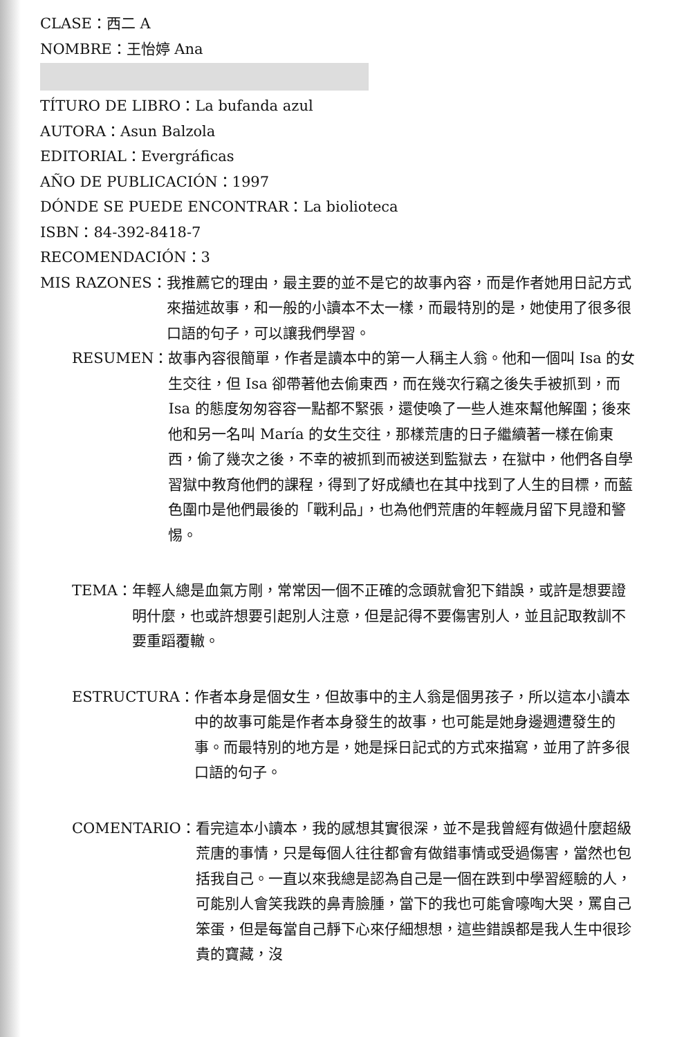CLASE：西二 A
NOMBRE：王怡婷 Ana
TÍTURO DE LIBRO：La bufanda azul
AUTORA：Asun Balzola
EDITORIAL：Evergráficas
AÑO DE PUBLICACIÓN：1997
DÓNDE SE PUEDE ENCONTRAR：La biolioteca
ISBN：84-392-8418-7
RECOMENDACIÓN：3
MIS RAZONES： 我推薦它的理由，最主要的並不是它的故事內容，而是作者她用日記方式來描述故事，和一般的小讀本不太一樣，而最特別的是，她使用了很多很口語的句子，可以讓我們學習。
RESUMEN： 故事內容很簡單，作者是讀本中的第一人稱主人翁。他和一個叫 Isa 的女生交往，但 Isa 卻帶著他去偷東西，而在幾次行竊之後失手被抓到，而 Isa 的態度匆匆容容一點都不緊張，還使喚了一些人進來幫他解圍；後來他和另一名叫 María 的女生交往，那樣荒唐的日子繼續著一樣在偷東西，偷了幾次之後，不幸的被抓到而被送到監獄去，在獄中，他們各自學習獄中教育他們的課程，得到了好成績也在其中找到了人生的目標，而藍色圍巾是他們最後的「戰利品」，也為他們荒唐的年輕歲月留下見證和警惕。
TEMA： 年輕人總是血氣方剛，常常因一個不正確的念頭就會犯下錯誤，或許是想要證明什麼，也或許想要引起別人注意，但是記得不要傷害別人，並且記取教訓不要重蹈覆轍。
ESTRUCTURA： 作者本身是個女生，但故事中的主人翁是個男孩子，所以這本小讀本中的故事可能是作者本身發生的故事，也可能是她身邊週遭發生的事。而最特別的地方是，她是採日記式的方式來描寫，並用了許多很口語的句子。
COMENTARIO： 看完這本小讀本，我的感想其實很深，並不是我曾經有做過什麼超級荒唐的事情，只是每個人往往都會有做錯事情或受過傷害，當然也包括我自己。一直以來我總是認為自己是一個在跌到中學習經驗的人，可能別人會笑我跌的鼻青臉腫，當下的我也可能會嚎啕大哭，罵自己笨蛋，但是每當自己靜下心來仔細想想，這些錯誤都是我人生中很珍貴的寶藏，沒